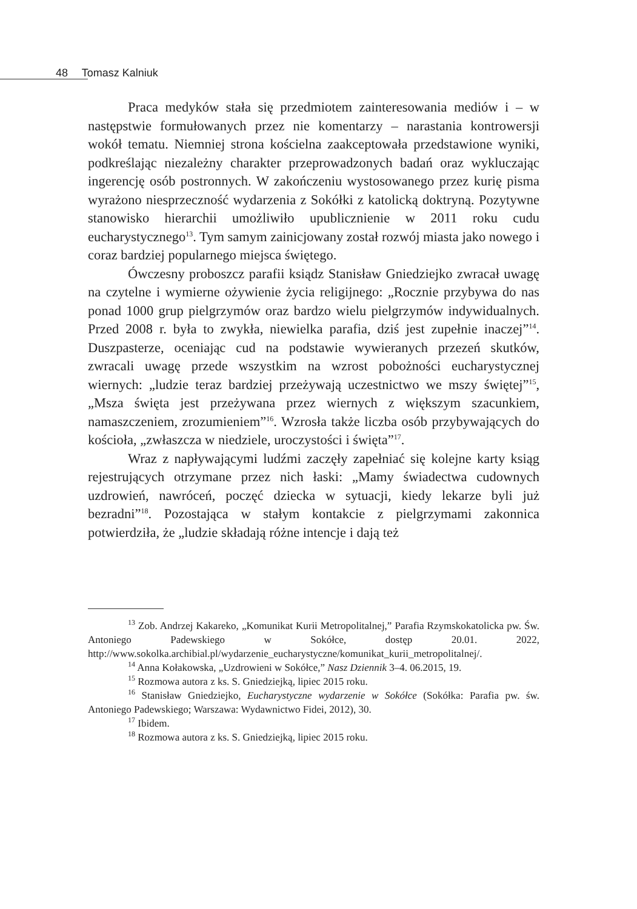48 Tomasz Kalniuk
Praca medyków stała się przedmiotem zainteresowania mediów i – w następstwie formułowanych przez nie komentarzy – narastania kontrowersji wokół tematu. Niemniej strona kościelna zaakceptowała przedstawione wyniki, podkreślając niezależny charakter przeprowadzonych badań oraz wykluczając ingerencję osób postronnych. W zakończeniu wystosowanego przez kurię pisma wyrażono niesprzeczność wydarzenia z Sokółki z katolicką doktryną. Pozytywne stanowisko hierarchii umożliwiło upublicznienie w 2011 roku cudu eucharystycznego<sup>13</sup>. Tym samym zainicjowany został rozwój miasta jako nowego i coraz bardziej popularnego miejsca świętego.
Ówczesny proboszcz parafii ksiądz Stanisław Gniedziejko zwracał uwagę na czytelne i wymierne ożywienie życia religijnego: „Rocznie przybywa do nas ponad 1000 grup pielgrzymów oraz bardzo wielu pielgrzymów indywidualnych. Przed 2008 r. była to zwykła, niewielka parafia, dziś jest zupełnie inaczej”<sup>14</sup>. Duszpasterze, oceniając cud na podstawie wywieranych przezeń skutków, zwracali uwagę przede wszystkim na wzrost pobożności eucharystycznej wiernych: „ludzie teraz bardziej przeżywają uczestnictwo we mszy świętej”<sup>15</sup>, „Msza święta jest przeżywana przez wiernych z większym szacunkiem, namaszczeniem, zrozumieniem”<sup>16</sup>. Wzrosła także liczba osób przybywających do kościoła, „zwłaszcza w niedziele, uroczystości i święta”<sup>17</sup>.
Wraz z napływającymi ludźmi zaczęły zapełniać się kolejne karty ksiąg rejestrujących otrzymane przez nich łaski: „Mamy świadectwa cudownych uzdrowień, nawróceń, poczęć dziecka w sytuacji, kiedy lekarze byli już bezradni”<sup>18</sup>. Pozostająca w stałym kontakcie z pielgrzymami zakonnica potwierdziła, że „ludzie składają różne intencje i dają też
<sup>13</sup> Zob. Andrzej Kakareko, „Komunikat Kurii Metropolitalnej,” Parafia Rzymskokatolicka pw. Św. Antoniego Padewskiego w Sokółce, dostęp 20.01. 2022, http://www.sokolka.archibial.pl/wydarzenie_eucharystyczne/komunikat_kurii_metropolitalnej/.
<sup>14</sup> Anna Kołakowska, „Uzdrowieni w Sokółce,” Nasz Dziennik 3–4. 06.2015, 19.
<sup>15</sup> Rozmowa autora z ks. S. Gniedziejką, lipiec 2015 roku.
<sup>16</sup> Stanisław Gniedziejko, Eucharystyczne wydarzenie w Sokółce (Sokółka: Parafia pw. św. Antoniego Padewskiego; Warszawa: Wydawnictwo Fidei, 2012), 30.
<sup>17</sup> Ibidem.
<sup>18</sup> Rozmowa autora z ks. S. Gniedziejką, lipiec 2015 roku.